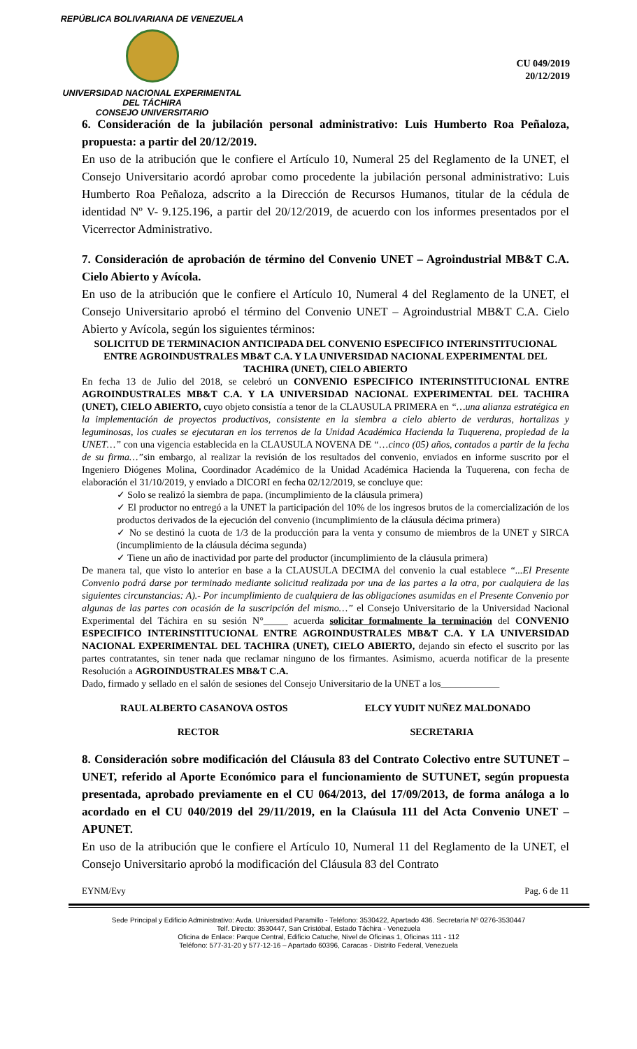REPÚBLICA BOLIVARIANA DE VENEZUELA
UNIVERSIDAD NACIONAL EXPERIMENTAL
DEL TÁCHIRA
CONSEJO UNIVERSITARIO
CU 049/2019
20/12/2019
6. Consideración de la jubilación personal administrativo: Luis Humberto Roa Peñaloza, propuesta: a partir del 20/12/2019.
En uso de la atribución que le confiere el Artículo 10, Numeral 25 del Reglamento de la UNET, el Consejo Universitario acordó aprobar como procedente la jubilación personal administrativo: Luis Humberto Roa Peñaloza, adscrito a la Dirección de Recursos Humanos, titular de la cédula de identidad Nº V- 9.125.196, a partir del 20/12/2019, de acuerdo con los informes presentados por el Vicerrector Administrativo.
7. Consideración de aprobación de término del Convenio UNET – Agroindustrial MB&T C.A. Cielo Abierto y Avícola.
En uso de la atribución que le confiere el Artículo 10, Numeral 4 del Reglamento de la UNET, el Consejo Universitario aprobó el término del Convenio UNET – Agroindustrial MB&T C.A. Cielo Abierto y Avícola, según los siguientes términos:
SOLICITUD DE TERMINACION ANTICIPADA DEL CONVENIO ESPECIFICO INTERINSTITUCIONAL ENTRE AGROINDUSTRALES MB&T C.A. Y LA UNIVERSIDAD NACIONAL EXPERIMENTAL DEL TACHIRA (UNET), CIELO ABIERTO
En fecha 13 de Julio del 2018, se celebró un CONVENIO ESPECIFICO INTERINSTITUCIONAL ENTRE AGROINDUSTRALES MB&T C.A. Y LA UNIVERSIDAD NACIONAL EXPERIMENTAL DEL TACHIRA (UNET), CIELO ABIERTO, cuyo objeto consistía a tenor de la CLAUSULA PRIMERA en “…una alianza estratégica en la implementación de proyectos productivos, consistente en la siembra a cielo abierto de verduras, hortalizas y leguminosas, los cuales se ejecutaran en los terrenos de la Unidad Académica Hacienda la Tuquerena, propiedad de la UNET…” con una vigencia establecida en la CLAUSULA NOVENA DE “…cinco (05) años, contados a partir de la fecha de su firma…”sin embargo, al realizar la revisión de los resultados del convenio, enviados en informe suscrito por el Ingeniero Diógenes Molina, Coordinador Académico de la Unidad Académica Hacienda la Tuquerena, con fecha de elaboración el 31/10/2019, y enviado a DICORI en fecha 02/12/2019, se concluye que:
✓ Solo se realizó la siembra de papa. (incumplimiento de la cláusula primera)
✓ El productor no entregó a la UNET la participación del 10% de los ingresos brutos de la comercialización de los productos derivados de la ejecución del convenio (incumplimiento de la cláusula décima primera)
✓ No se destinó la cuota de 1/3 de la producción para la venta y consumo de miembros de la UNET y SIRCA (incumplimiento de la cláusula décima segunda)
✓ Tiene un año de inactividad por parte del productor (incumplimiento de la cláusula primera)
De manera tal, que visto lo anterior en base a la CLAUSULA DECIMA del convenio la cual establece “...El Presente Convenio podrá darse por terminado mediante solicitud realizada por una de las partes a la otra, por cualquiera de las siguientes circunstancias: A).- Por incumplimiento de cualquiera de las obligaciones asumidas en el Presente Convenio por algunas de las partes con ocasión de la suscripción del mismo…” el Consejo Universitario de la Universidad Nacional Experimental del Táchira en su sesión N°_____ acuerda solicitar formalmente la terminación del CONVENIO ESPECIFICO INTERINSTITUCIONAL ENTRE AGROINDUSTRALES MB&T C.A. Y LA UNIVERSIDAD NACIONAL EXPERIMENTAL DEL TACHIRA (UNET), CIELO ABIERTO, dejando sin efecto el suscrito por las partes contratantes, sin tener nada que reclamar ninguno de los firmantes. Asimismo, acuerda notificar de la presente Resolución a AGROINDUSTRALES MB&T C.A.
Dado, firmado y sellado en el salón de sesiones del Consejo Universitario de la UNET a los____________
RAUL ALBERTO CASANOVA OSTOS ELCY YUDIT NUÑEZ MALDONADO
RECTOR SECRETARIA
8. Consideración sobre modificación del Cláusula 83 del Contrato Colectivo entre SUTUNET – UNET, referido al Aporte Económico para el funcionamiento de SUTUNET, según propuesta presentada, aprobado previamente en el CU 064/2013, del 17/09/2013, de forma análoga a lo acordado en el CU 040/2019 del 29/11/2019, en la Claúsula 111 del Acta Convenio UNET – APUNET.
En uso de la atribución que le confiere el Artículo 10, Numeral 11 del Reglamento de la UNET, el Consejo Universitario aprobó la modificación del Cláusula 83 del Contrato
EYNM/Evy Pag. 6 de 11
Sede Principal y Edificio Administrativo: Avda. Universidad Paramillo - Teléfono: 3530422, Apartado 436. Secretaría Nº 0276-3530447
Telf. Directo: 3530447, San Cristóbal, Estado Táchira - Venezuela
Oficina de Enlace: Parque Central, Edificio Catuche, Nivel de Oficinas 1, Oficinas 111 - 112
Teléfono: 577-31-20 y 577-12-16 – Apartado 60396, Caracas - Distrito Federal, Venezuela